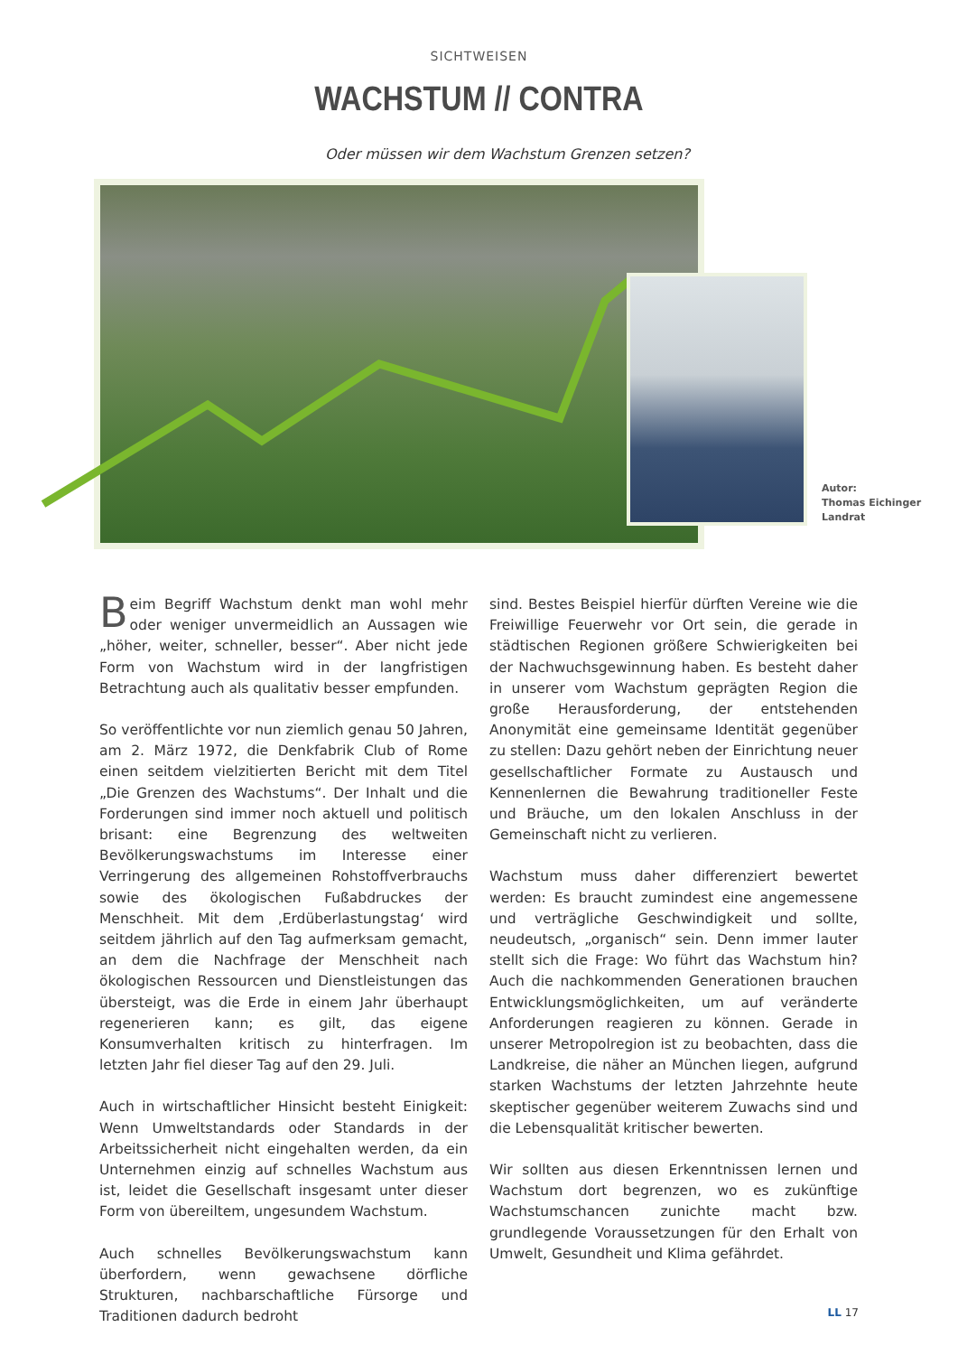SICHTWEISEN
WACHSTUM // CONTRA
Oder müssen wir dem Wachstum Grenzen setzen?
Autor:
Thomas Eichinger
Landrat
Beim Begriff Wachstum denkt man wohl mehr oder weniger unvermeidlich an Aussagen wie „höher, weiter, schneller, besser“. Aber nicht jede Form von Wachstum wird in der langfristigen Betrachtung auch als qualitativ besser empfunden.
So veröffentlichte vor nun ziemlich genau 50 Jahren, am 2. März 1972, die Denkfabrik Club of Rome einen seitdem vielzitierten Bericht mit dem Titel „Die Grenzen des Wachstums“. Der Inhalt und die Forderungen sind immer noch aktuell und politisch brisant: eine Begrenzung des weltweiten Bevölkerungswachstums im Interesse einer Verringerung des allgemeinen Rohstoffverbrauchs sowie des ökologischen Fußabdruckes der Menschheit. Mit dem ‚Erdüberlastungstag‘ wird seitdem jährlich auf den Tag aufmerksam gemacht, an dem die Nachfrage der Menschheit nach ökologischen Ressourcen und Dienstleistungen das übersteigt, was die Erde in einem Jahr überhaupt regenerieren kann; es gilt, das eigene Konsumverhalten kritisch zu hinterfragen. Im letzten Jahr fiel dieser Tag auf den 29. Juli.
Auch in wirtschaftlicher Hinsicht besteht Einigkeit: Wenn Umweltstandards oder Standards in der Arbeitssicherheit nicht eingehalten werden, da ein Unternehmen einzig auf schnelles Wachstum aus ist, leidet die Gesellschaft insgesamt unter dieser Form von übereiltem, ungesundem Wachstum.
Auch schnelles Bevölkerungswachstum kann überfordern, wenn gewachsene dörfliche Strukturen, nachbarschaftliche Fürsorge und Traditionen dadurch bedroht
sind. Bestes Beispiel hierfür dürften Vereine wie die Freiwillige Feuerwehr vor Ort sein, die gerade in städtischen Regionen größere Schwierigkeiten bei der Nachwuchsgewinnung haben. Es besteht daher in unserer vom Wachstum geprägten Region die große Herausforderung, der entstehenden Anonymität eine gemeinsame Identität gegenüber zu stellen: Dazu gehört neben der Einrichtung neuer gesellschaftlicher Formate zu Austausch und Kennenlernen die Bewahrung traditioneller Feste und Bräuche, um den lokalen Anschluss in der Gemeinschaft nicht zu verlieren.
Wachstum muss daher differenziert bewertet werden: Es braucht zumindest eine angemessene und verträgliche Geschwindigkeit und sollte, neudeutsch, „organisch“ sein. Denn immer lauter stellt sich die Frage: Wo führt das Wachstum hin? Auch die nachkommenden Generationen brauchen Entwicklungsmöglichkeiten, um auf veränderte Anforderungen reagieren zu können. Gerade in unserer Metropolregion ist zu beobachten, dass die Landkreise, die näher an München liegen, aufgrund starken Wachstums der letzten Jahrzehnte heute skeptischer gegenüber weiterem Zuwachs sind und die Lebensqualität kritischer bewerten.
Wir sollten aus diesen Erkenntnissen lernen und Wachstum dort begrenzen, wo es zukünftige Wachstumschancen zunichte macht bzw. grundlegende Voraussetzungen für den Erhalt von Umwelt, Gesundheit und Klima gefährdet.
LL 17